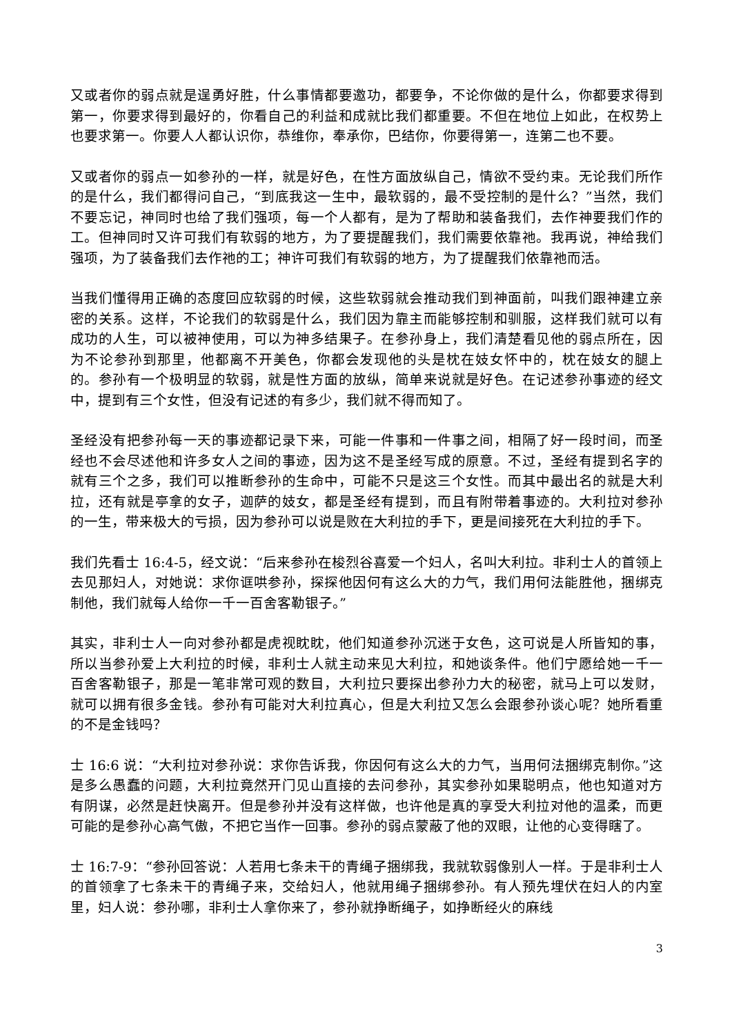又或者你的弱点就是逞勇好胜，什么事情都要邀功，都要争，不论你做的是什么，你都要求得到第一，你要求得到最好的，你看自己的利益和成就比我们都重要。不但在地位上如此，在权势上也要求第一。你要人人都认识你，恭维你，奉承你，巴结你，你要得第一，连第二也不要。
又或者你的弱点一如参孙的一样，就是好色，在性方面放纵自己，情欲不受约束。无论我们所作的是什么，我们都得问自己，“到底我这一生中，最软弱的，最不受控制的是什么？”当然，我们不要忘记，神同时也给了我们强项，每一个人都有，是为了帮助和装备我们，去作神要我们作的工。但神同时又许可我们有软弱的地方，为了要提醒我们，我们需要依靠祂。我再说，神给我们强项，为了装备我们去作祂的工；神许可我们有软弱的地方，为了提醒我们依靠祂而活。
当我们懂得用正确的态度回应软弱的时候，这些软弱就会推动我们到神面前，叫我们跟神建立亲密的关系。这样，不论我们的软弱是什么，我们因为靠主而能够控制和驯服，这样我们就可以有成功的人生，可以被神使用，可以为神多结果子。在参孙身上，我们清楚看见他的弱点所在，因为不论参孙到那里，他都离不开美色，你都会发现他的头是枕在妓女怀中的，枕在妓女的腿上的。参孙有一个极明显的软弱，就是性方面的放纵，简单来说就是好色。在记述参孙事迹的经文中，提到有三个女性，但没有记述的有多少，我们就不得而知了。
圣经没有把参孙每一天的事迹都记录下来，可能一件事和一件事之间，相隔了好一段时间，而圣经也不会尽述他和许多女人之间的事迹，因为这不是圣经写成的原意。不过，圣经有提到名字的就有三个之多，我们可以推断参孙的生命中，可能不只是这三个女性。而其中最出名的就是大利拉，还有就是亭拿的女子，迦萨的妓女，都是圣经有提到，而且有附带着事迹的。大利拉对参孙的一生，带来极大的亏损，因为参孙可以说是败在大利拉的手下，更是间接死在大利拉的手下。
我们先看士 16:4-5，经文说：“后来参孙在梭烈谷喜爱一个妇人，名叫大利拉。非利士人的首领上去见那妇人，对她说：求你诓哄参孙，探探他因何有这么大的力气，我们用何法能胜他，捆绑克制他，我们就每人给你一千一百舍客勒银子。”
其实，非利士人一向对参孙都是虎视眈眈，他们知道参孙沉迷于女色，这可说是人所皆知的事，所以当参孙爱上大利拉的时候，非利士人就主动来见大利拉，和她谈条件。他们宁愿给她一千一百舍客勒银子，那是一笔非常可观的数目，大利拉只要探出参孙力大的秘密，就马上可以发财，就可以拥有很多金钱。参孙有可能对大利拉真心，但是大利拉又怎么会跟参孙谈心呢？她所看重的不是金钱吗？
士 16:6 说：“大利拉对参孙说：求你告诉我，你因何有这么大的力气，当用何法捆绑克制你。”这是多么愚蠢的问题，大利拉竟然开门见山直接的去问参孙，其实参孙如果聪明点，他也知道对方有阴谋，必然是赶快离开。但是参孙并没有这样做，也许他是真的享受大利拉对他的温柔，而更可能的是参孙心高气傲，不把它当作一回事。参孙的弱点蒙蔽了他的双眼，让他的心变得瞎了。
士 16:7-9：“参孙回答说：人若用七条未干的青绳子捆绑我，我就软弱像别人一样。于是非利士人的首领拿了七条未干的青绳子来，交给妇人，他就用绳子捆绑参孙。有人预先埋伏在妇人的内室里，妇人说：参孙哪，非利士人拿你来了，参孙就挣断绳子，如挣断经火的麻线
3